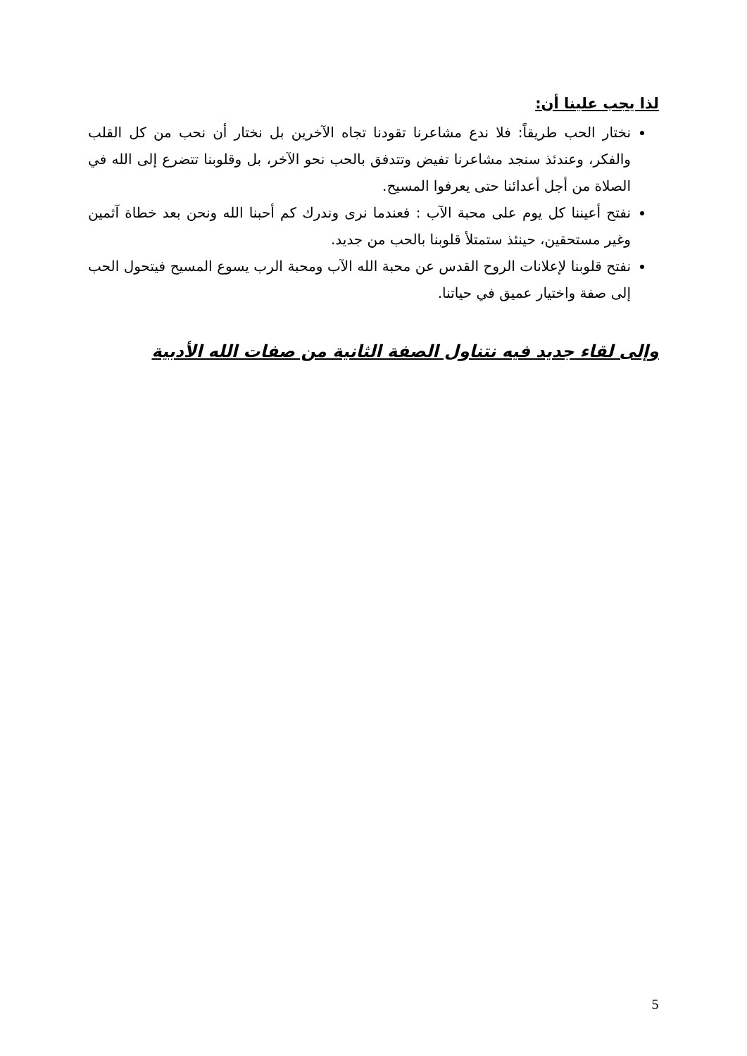لذا يجب علينا أن:
نختار الحب طريقاً: فلا ندع مشاعرنا تقودنا تجاه الآخرين بل نختار أن نحب من كل القلب والفكر، وعندئذ سنجد مشاعرنا تفيض وتتدفق بالحب نحو الآخر، بل وقلوبنا تتضرع إلى الله في الصلاة من أجل أعدائنا حتى يعرفوا المسيح.
نفتح أعيننا كل يوم على محبة الآب : فعندما نرى وندرك كم أحبنا الله ونحن بعد خطاة آثمين وغير مستحقين، حينئذ ستمتلأ قلوبنا بالحب من جديد.
نفتح قلوبنا لإعلانات الروح القدس عن محبة الله الآب ومحبة الرب يسوع المسيح فيتحول الحب إلى صفة واختيار عميق في حياتنا.
وإلى لقاء جديد فيه نتناول الصفة الثانية من صفات الله الأدبية
5